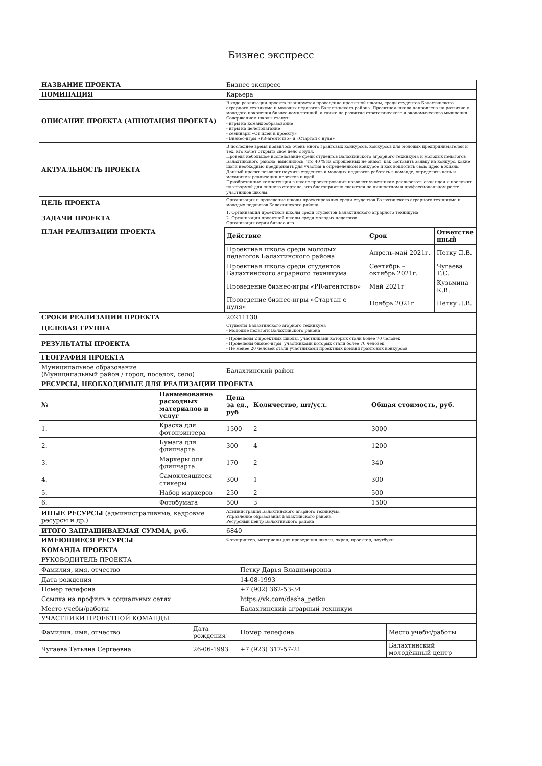Бизнес экспресс
| НАЗВАНИЕ ПРОЕКТА | Бизнес экспресс |
| НОМИНАЦИЯ | Карьера |
| ОПИСАНИЕ ПРОЕКТА (АННОТАЦИЯ ПРОЕКТА) | В ходе реализации проекта планируется проведение проектной школы, среди студентов Балахтинского аграрного техникума и молодых педагогов Балахтинского района. Проектная школа направлена на развитие у молодого поколения бизнес-компетенций, а также на развитие стратегического и экономического мышления. Содержанием школы станут: - игры на командообразование - игры на целеполагание - семинары «От идеи к проекту» - Бизнес-игры «PR-агентство» и «Стартап с нуля» |
| АКТУАЛЬНОСТЬ ПРОЕКТА | В последнее время появилось очень много грантовых конкурсов, конкурсов для молодых предпринимателей и тех, кто хочет открыть свое дело с нуля. Проведя небольшое исследование среди студентов Балахтинского аграрного техникума и молодых педагогов Балахтинского района, выяснилось, что 40 % из опрошенных не знают, как составить заявку на конкурс, какие шаги необходимо предпринять для участия в определенном конкурсе и как воплотить свою идею в жизнь. Данный проект позволит научить студентов и молодых педагогов работать в команде, определять цель и механизмы реализации проектов и идей. Приобретенные компетенции в школе проектирования позволят участникам реализовать свои идеи и послужит платформой для личного стартапа, что благоприятно скажется на личностном и профессиональном росте участников школы. |
| ЦЕЛЬ ПРОЕКТА | Организация и проведение школы проектирования среди студентов Балахтинского аграрного техникума и молодых педагогов Балахтинского района. |
| ЗАДАЧИ ПРОЕКТА | 1. Организация проектной школы среди студентов Балахтинского аграрного техникума 2. Организация проектной школы среди молодых педагогов Организация серии бизнес-игр |
| ПЛАН РЕАЛИЗАЦИИ ПРОЕКТА | / Действие / Срок / Ответстве нный / / --- / --- / --- / / Проектная школа среди молодых педагогов Балахтинского района / Апрель-май 2021г. / Петку Д.В. / / Проектная школа среди студентов Балахтинского аграрного техникума / Сентябрь – октябрь 2021г. / Чугаева Т.С. / / Проведение бизнес-игры «PR-агентство» / Май 2021г / Кузьмина К.В. / / Проведение бизнес-игры «Стартап с нуля» / Ноябрь 2021г / Петку Д.В. / |
| СРОКИ РЕАЛИЗАЦИИ ПРОЕКТА | 20211130 |
| ЦЕЛЕВАЯ ГРУППА | Студенты Балахтинского агарного техникума - Молодые педагоги Балахтинского района |
| РЕЗУЛЬТАТЫ ПРОЕКТА | - Проведены 2 проектных школы, участниками которых стали более 70 человек - Проведены бизнес-игры, участниками которых стали более 70 человек - Не менее 20 человек стали участниками проектных команд грантовых конкурсов |
| ГЕОГРАФИЯ ПРОЕКТА | |
| Муниципальное образование (Муниципальный район / город, поселок, село) | Балахтинский район |
| РЕСУРСЫ, НЕОБХОДИМЫЕ ДЛЯ РЕАЛИЗАЦИИ ПРОЕКТА | |
| № | Наименование расходных материалов и услуг | Цена за ед., руб | Количество, шт/усл. | Общая стоимость, руб. |
| --- | --- | --- | --- | --- |
| 1. | Краска для фотопринтера | 1500 | 2 | 3000 |
| 2. | Бумага для флипчарта | 300 | 4 | 1200 |
| 3. | Маркеры для флипчарта | 170 | 2 | 340 |
| 4. | Самоклеящиеся стикеры | 300 | 1 | 300 |
| 5. | Набор маркеров | 250 | 2 | 500 |
| 6. | Фотобумага | 500 | 3 | 1500 |
| ИНЫЕ РЕСУРСЫ (административные, кадровые ресурсы и др.) | Администрация Балахтинского агарного техникума Управление образования Балахтинского района Ресурсный центр Балахтинского района |
| ИТОГО ЗАПРАШИВАЕМАЯ СУММА, руб. | 6840 |
| ИМЕЮЩИЕСЯ РЕСУРСЫ | Фотопринтер, материалы для проведения школы, экран, проектор, ноутбуки |
| КОМАНДА ПРОЕКТА | |
| РУКОВОДИТЕЛЬ ПРОЕКТА | |
| Фамилия, имя, отчество | Петку Дарья Владимировна |
| Дата рождения | 14-08-1993 |
| Номер телефона | +7 (902) 362-53-34 |
| Ссылка на профиль в социальных сетях | https://vk.com/dasha_petku |
| Место учебы/работы | Балахтинский аграрный техникум |
| УЧАСТНИКИ ПРОЕКТНОЙ КОМАНДЫ | |
| Фамилия, имя, отчество | Дата рождения | Номер телефона | Место учебы/работы |
| Чугаева Татьяна Сергеевна | 26-06-1993 | +7 (923) 317-57-21 | Балахтинский молодёжный центр |